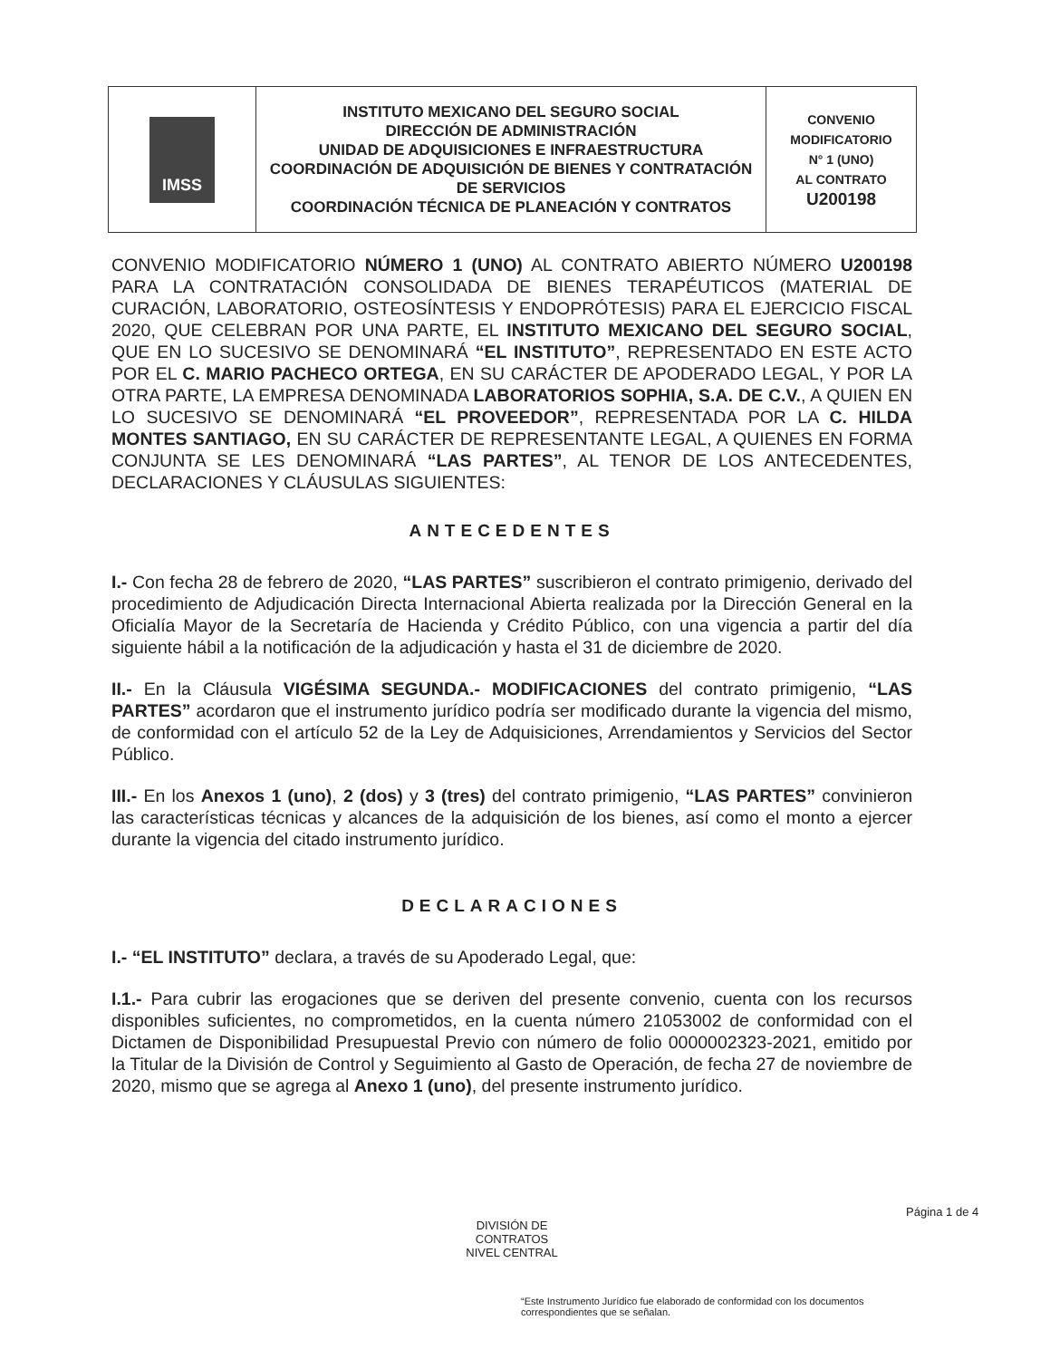| IMSS | INSTITUTO MEXICANO DEL SEGURO SOCIAL DIRECCIÓN DE ADMINISTRACIÓN UNIDAD DE ADQUISICIONES E INFRAESTRUCTURA COORDINACIÓN DE ADQUISICIÓN DE BIENES Y CONTRATACIÓN DE SERVICIOS COORDINACIÓN TÉCNICA DE PLANEACIÓN Y CONTRATOS | CONVENIO MODIFICATORIO N° 1 (UNO) AL CONTRATO U200198 |
CONVENIO MODIFICATORIO NÚMERO 1 (UNO) AL CONTRATO ABIERTO NÚMERO U200198 PARA LA CONTRATACIÓN CONSOLIDADA DE BIENES TERAPÉUTICOS (MATERIAL DE CURACIÓN, LABORATORIO, OSTEOSÍNTESIS Y ENDOPRÓTESIS) PARA EL EJERCICIO FISCAL 2020, QUE CELEBRAN POR UNA PARTE, EL INSTITUTO MEXICANO DEL SEGURO SOCIAL, QUE EN LO SUCESIVO SE DENOMINARÁ “EL INSTITUTO”, REPRESENTADO EN ESTE ACTO POR EL C. MARIO PACHECO ORTEGA, EN SU CARÁCTER DE APODERADO LEGAL, Y POR LA OTRA PARTE, LA EMPRESA DENOMINADA LABORATORIOS SOPHIA, S.A. DE C.V., A QUIEN EN LO SUCESIVO SE DENOMINARÁ “EL PROVEEDOR”, REPRESENTADA POR LA C. HILDA MONTES SANTIAGO, EN SU CARÁCTER DE REPRESENTANTE LEGAL, A QUIENES EN FORMA CONJUNTA SE LES DENOMINARÁ “LAS PARTES”, AL TENOR DE LOS ANTECEDENTES, DECLARACIONES Y CLÁUSULAS SIGUIENTES:
ANTECEDENTES
I.- Con fecha 28 de febrero de 2020, “LAS PARTES” suscribieron el contrato primigenio, derivado del procedimiento de Adjudicación Directa Internacional Abierta realizada por la Dirección General en la Oficialía Mayor de la Secretaría de Hacienda y Crédito Público, con una vigencia a partir del día siguiente hábil a la notificación de la adjudicación y hasta el 31 de diciembre de 2020.
II.- En la Cláusula VIGÉSIMA SEGUNDA.- MODIFICACIONES del contrato primigenio, “LAS PARTES” acordaron que el instrumento jurídico podría ser modificado durante la vigencia del mismo, de conformidad con el artículo 52 de la Ley de Adquisiciones, Arrendamientos y Servicios del Sector Público.
III.- En los Anexos 1 (uno), 2 (dos) y 3 (tres) del contrato primigenio, “LAS PARTES” convinieron las características técnicas y alcances de la adquisición de los bienes, así como el monto a ejercer durante la vigencia del citado instrumento jurídico.
DECLARACIONES
I.- “EL INSTITUTO” declara, a través de su Apoderado Legal, que:
I.1.- Para cubrir las erogaciones que se deriven del presente convenio, cuenta con los recursos disponibles suficientes, no comprometidos, en la cuenta número 21053002 de conformidad con el Dictamen de Disponibilidad Presupuestal Previo con número de folio 0000002323-2021, emitido por la Titular de la División de Control y Seguimiento al Gasto de Operación, de fecha 27 de noviembre de 2020, mismo que se agrega al Anexo 1 (uno), del presente instrumento jurídico.
Página 1 de 4
DIVISIÓN DE CONTRATOS
NIVEL CENTRAL
“Este Instrumento Jurídico fue elaborado de conformidad con los documentos correspondientes que se señalan.